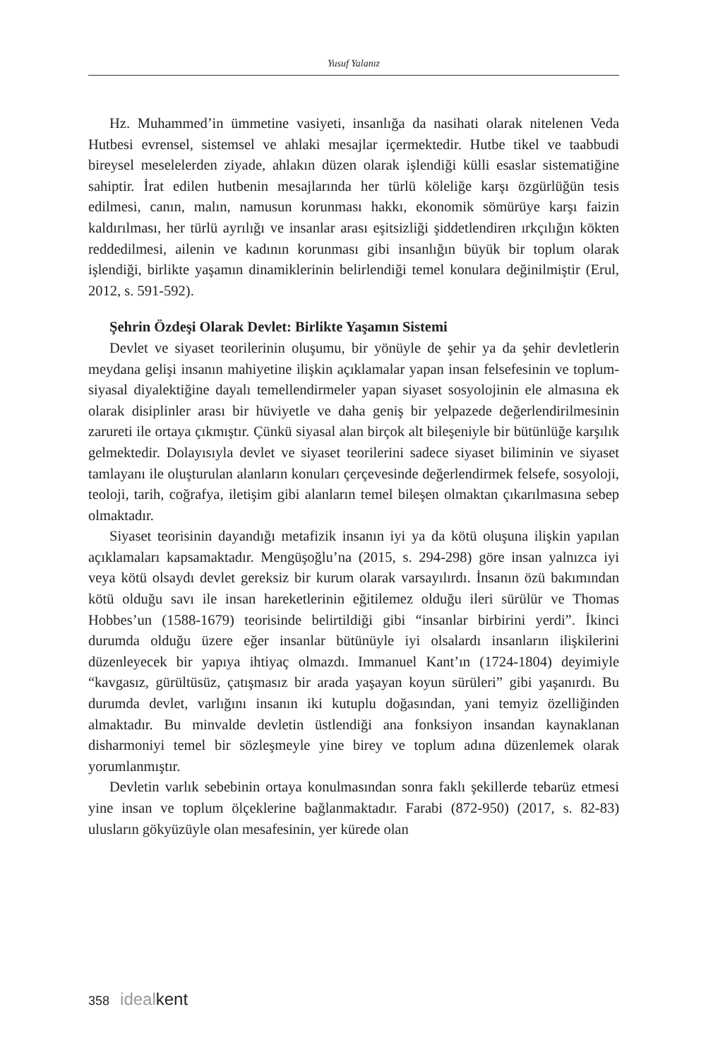Yusuf Yalanız
Hz. Muhammed’in ümmetine vasiyeti, insanlığa da nasihati olarak nitelenen Veda Hutbesi evrensel, sistemsel ve ahlaki mesajlar içermektedir. Hutbe tikel ve taabbudi bireysel meselelerden ziyade, ahlakın düzen olarak işlendiği külli esaslar sistematiğine sahiptir. İrat edilen hutbenin mesajlarında her türlü köleliğe karşı özgürlüğün tesis edilmesi, canın, malın, namusun korunması hakkı, ekonomik sömürüye karşı faizin kaldırılması, her türlü ayrılığı ve insanlar arası eşitsizliği şiddetlendiren ırkçılığın kökten reddedilmesi, ailenin ve kadının korunması gibi insanlığın büyük bir toplum olarak işlendiği, birlikte yaşamın dinamiklerinin belirlendiği temel konulara değinilmiştir (Erul, 2012, s. 591-592).
Şehrin Özdeşi Olarak Devlet: Birlikte Yaşamın Sistemi
Devlet ve siyaset teorilerinin oluşumu, bir yönüyle de şehir ya da şehir devletlerin meydana gelişi insanın mahiyetine ilişkin açıklamalar yapan insan felsefesinin ve toplum-siyasal diyalektiğine dayalı temellendirmeler yapan siyaset sosyolojinin ele almasına ek olarak disiplinler arası bir hüviyetle ve daha geniş bir yelpazede değerlendirilmesinin zarureti ile ortaya çıkmıştır. Çünkü siyasal alan birçok alt bileşeniyle bir bütünlüğe karşılık gelmektedir. Dolayısıyla devlet ve siyaset teorilerini sadece siyaset biliminin ve siyaset tamlayanı ile oluşturulan alanların konuları çerçevesinde değerlendirmek felsefe, sosyoloji, teoloji, tarih, coğrafya, iletişim gibi alanların temel bileşen olmaktan çıkarılmasına sebep olmaktadır.
Siyaset teorisinin dayandığı metafizik insanın iyi ya da kötü oluşuna ilişkin yapılan açıklamaları kapsamaktadır. Mengüşoğlu’na (2015, s. 294-298) göre insan yalnızca iyi veya kötü olsaydı devlet gereksiz bir kurum olarak varsayılırdı. İnsanın özü bakımından kötü olduğu savı ile insan hareketlerinin eğitilemez olduğu ileri sürülür ve Thomas Hobbes’un (1588-1679) teorisinde belirtildiği gibi “insanlar birbirini yerdi”. İkinci durumda olduğu üzere eğer insanlar bütünüyle iyi olsalardı insanların ilişkilerini düzenleyecek bir yapıya ihtiyaç olmazdı. Immanuel Kant’ın (1724-1804) deyimiyle “kavgasız, gürültüsüz, çatışmasız bir arada yaşayan koyun sürüleri” gibi yaşanırdı. Bu durumda devlet, varlığını insanın iki kutuplu doğasından, yani temyiz özelliğinden almaktadır. Bu minvalde devletin üstlendiği ana fonksiyon insandan kaynaklanan disharmoniyi temel bir sözleşmeyle yine birey ve toplum adına düzenlemek olarak yorumlanmıştır.
Devletin varlık sebebinin ortaya konulmasından sonra faklı şekillerde tebarüz etmesi yine insan ve toplum ölçeklerine bağlanmaktadır. Farabi (872-950) (2017, s. 82-83) ulusların gökyüzüyle olan mesafesinin, yer kürede olan
358 idealkent